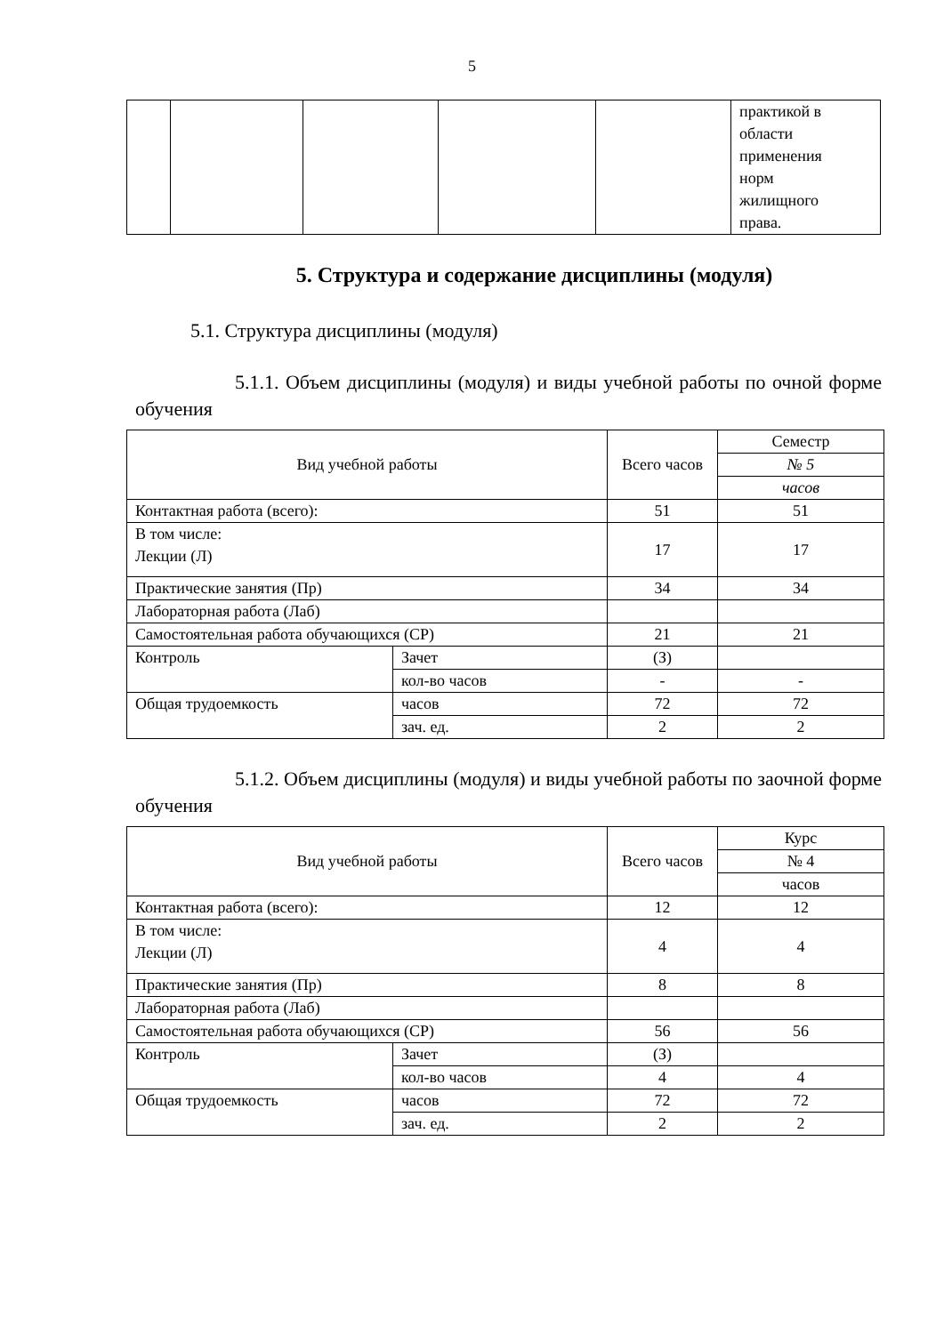5
| | | | | | практикой в области применения норм жилищного права. |
5. Структура и содержание дисциплины (модуля)
5.1. Структура дисциплины (модуля)
5.1.1. Объем дисциплины (модуля) и виды учебной работы по очной форме обучения
| Вид учебной работы | | Всего часов | Семестр |
| --- | --- | --- | --- |
| | | | № 5 |
| | | | часов |
| Контактная работа (всего): | | 51 | 51 |
| В том числе: Лекции (Л) | | 17 | 17 |
| Практические занятия (Пр) | | 34 | 34 |
| Лабораторная работа (Лаб) | | | |
| Самостоятельная работа обучающихся (СР) | | 21 | 21 |
| Контроль | Зачет | (З) | |
| | кол-во часов | - | - |
| Общая трудоемкость | часов | 72 | 72 |
| | зач. ед. | 2 | 2 |
5.1.2. Объем дисциплины (модуля) и виды учебной работы по заочной форме обучения
| Вид учебной работы | | Всего часов | Курс |
| --- | --- | --- | --- |
| | | | № 4 |
| | | | часов |
| Контактная работа (всего): | | 12 | 12 |
| В том числе: Лекции (Л) | | 4 | 4 |
| Практические занятия (Пр) | | 8 | 8 |
| Лабораторная работа (Лаб) | | | |
| Самостоятельная работа обучающихся (СР) | | 56 | 56 |
| Контроль | Зачет | (З) | |
| | кол-во часов | 4 | 4 |
| Общая трудоемкость | часов | 72 | 72 |
| | зач. ед. | 2 | 2 |